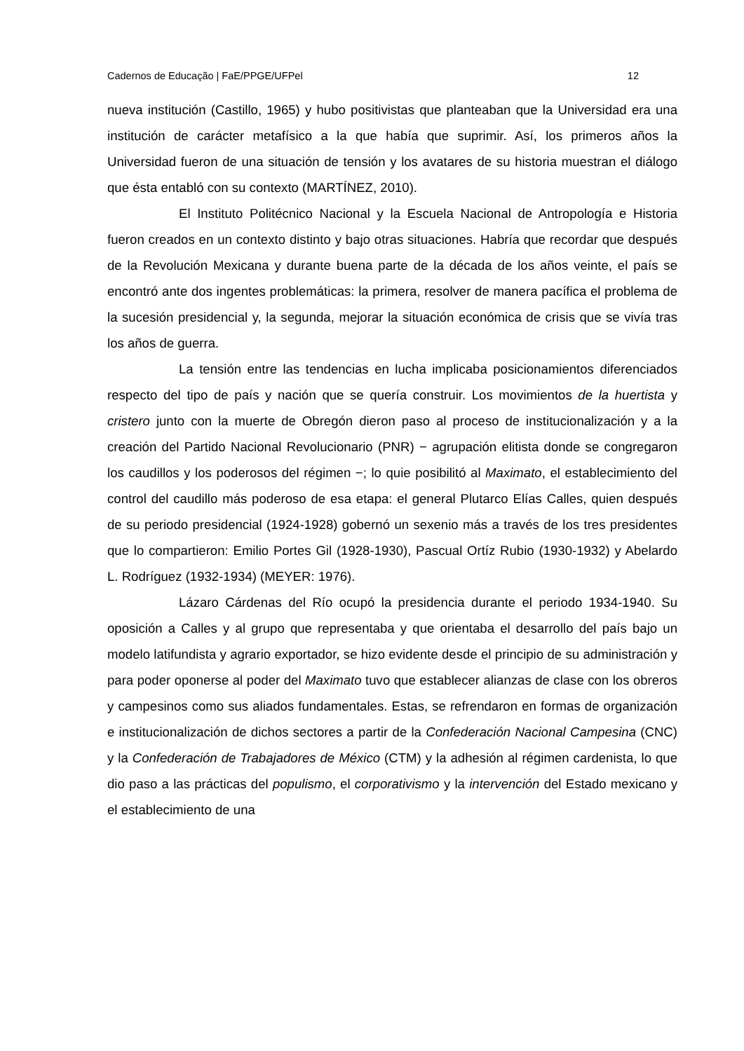Cadernos de Educação | FaE/PPGE/UFPel 12
nueva institución (Castillo, 1965) y hubo positivistas que planteaban que la Universidad era una institución de carácter metafísico a la que había que suprimir. Así, los primeros años la Universidad fueron de una situación de tensión y los avatares de su historia muestran el diálogo que ésta entabló con su contexto (MARTÍNEZ, 2010).
El Instituto Politécnico Nacional y la Escuela Nacional de Antropología e Historia fueron creados en un contexto distinto y bajo otras situaciones. Habría que recordar que después de la Revolución Mexicana y durante buena parte de la década de los años veinte, el país se encontró ante dos ingentes problemáticas: la primera, resolver de manera pacífica el problema de la sucesión presidencial y, la segunda, mejorar la situación económica de crisis que se vivía tras los años de guerra.
La tensión entre las tendencias en lucha implicaba posicionamientos diferenciados respecto del tipo de país y nación que se quería construir. Los movimientos de la huertista y cristero junto con la muerte de Obregón dieron paso al proceso de institucionalización y a la creación del Partido Nacional Revolucionario (PNR) − agrupación elitista donde se congregaron los caudillos y los poderosos del régimen −; lo quie posibilitó al Maximato, el establecimiento del control del caudillo más poderoso de esa etapa: el general Plutarco Elías Calles, quien después de su periodo presidencial (1924-1928) gobernó un sexenio más a través de los tres presidentes que lo compartieron: Emilio Portes Gil (1928-1930), Pascual Ortíz Rubio (1930-1932) y Abelardo L. Rodríguez (1932-1934) (MEYER: 1976).
Lázaro Cárdenas del Río ocupó la presidencia durante el periodo 1934-1940. Su oposición a Calles y al grupo que representaba y que orientaba el desarrollo del país bajo un modelo latifundista y agrario exportador, se hizo evidente desde el principio de su administración y para poder oponerse al poder del Maximato tuvo que establecer alianzas de clase con los obreros y campesinos como sus aliados fundamentales. Estas, se refrendaron en formas de organización e institucionalización de dichos sectores a partir de la Confederación Nacional Campesina (CNC) y la Confederación de Trabajadores de México (CTM) y la adhesión al régimen cardenista, lo que dio paso a las prácticas del populismo, el corporativismo y la intervención del Estado mexicano y el establecimiento de una